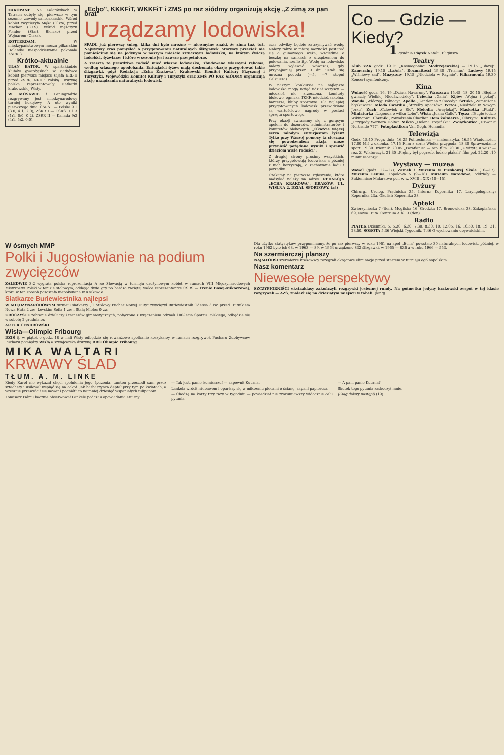ZAKOPANE. Na Kalatówkach w Tatrach odbyły się, pierwsze w tym sezonie, zawody saneczkarskie. Wśród kobiet zwyciężyła Mąka (Olsza) przed Macher (GKS), wśród mężczyzn Fender (Start Bielsko) przed Wojnarem (Olsza).
ROTTERDAM. W międzypaństwowym meczu piłkarskim Holandia niespodziewanie pokonała ZSRR 3:1.
Krótko-aktualnie
UŁAN BATOR. W spartakiadzie klubów gwardyjskich w siatkówce kobiet pierwsze miejsce zajęła KRL-D przed ZSRR, NRD i Polską. Drużynę polską reprezentowały siatkarki krakowskiej Wisły.
W MOSKWIE i Leningradzie rozgrywany jest międzynarodowy turniej hokejowy. A oto wyniki pierwszego dnia: CSRS I — Polska 9:1 (3:0, 4:1, 2:0), ZSRR I — CSRS II 1:3 (1:1, 0:0, 0:2), ZSRR II — Kanada 9:3 (4:1, 5:2, 0:0).
„Echo", KKKFiT, WKKFiT i ZMS po raz siódmy organizują akcję „Z zimą za pan brat"
Urządzamy lodowiska!
SPADŁ już pierwszy śnieg, kilka dni było mroźno — nieomylne znaki, że zima tuż, tuż. Najwyższy czas pomyśleć o przygotowaniu naturalnych ślizgawek. Wszyscy przecież nie pomieścimy się na jedynym w naszym mieście sztucznym lodowisku, na którym ćwiczą hokeiści, łyżwiarze i które w sezonie jest zawsze przepełnione.
A zresztą to prawdziwa radość mieć własne lodowisko, zbudowane własnymi rękoma, według własnego upodobania. Entuzjaści łyżew mają doskonałą okazję przygotować takie ślizgawki, gdyż Redakcja „Echa Krakowa", Krakowski Komitet Kultury Fizycznej i Turystyki, Wojewódzki Komitet Kultury i Turystyki oraz ZMS PO RAZ SIÓDMY organizują akcję urządzania naturalnych lodowisk.
czas odwilży będzie zatrzymywać wodę. Należy także w miarę możności postarać się o gumowego węża, względnie o beczkę na sankach z urządzeniem do polewania, szufle itp. Wodę na lodowisko należy wylewać wówczas, gdy przynajmniej przez 3 dni ustali się mroźna pogoda (—5, —7 stopni Celsjusza).
W naszym konkursie na najlepsze lodowisko mogą wziąć udział wszyscy — młodzież nie zrzeszona, komitety blokowe, ogniska TKKF, młodzież szkolna, harcerze, kluby sportowe. Dla najlepiej przygotowanych lodowisk przewidziane są wartościowe nagrody w postaci sprzętu sportowego.
Przy okazji zwracamy się z gorącym apelem do dozorców, administratorów i komitetów blokowych: „Okażcie więcej serca młodym entuzjastom łyżew! Tylko przy Waszej pomocy ta ciesząca się powodzeniem akcja może przynieść pożądane wyniki i sprawić dzieciom wiele radości".
Z drugiej strony prosimy wszystkich, którzy przygotowują lodowiska a później z nich korzystają, o zachowanie ładu i porządku.
Czekamy na pierwsze zgłoszenia, które nadsyłać należy na adres: REDAKCJA „ECHA KRAKOWA", KRAKÓW, UL. WIŚLNA 2, DZIAŁ SPORTOWY. (aś)
Co — Gdzie — Kiedy?
1 grudnia Piątek Natalii, Eligiusza
Teatry
Klub ZZK godz. 19.15 „Kosmogonia". Modrzejewskiej — 19.15 „Błażej". Kameralny 19.15 „Łaźnia". Rozmaitości 19.30 „Trismus". Ludowy 19.15 „Wiśniowy sad". Muzyczny 19.15 „Niedziela w Rzymie". Filharmonia 19.30 Koncert symfoniczny.
Kina
Wolność godz. 16, 19 „Działa Navarony". Warszawa 15.45, 18, 20.15 „Błędne gwiazdy Wielkiej Niedźwiedzicy". Uciecha „Galia". Kijów „Wojna i pokój". Wanda „Włóczęgi Północy". Apollo „Gentleman z Cocody". Sztuka „Zamrożone błyskawice". Młoda Gwardia „Strzelby Apaczów". Wrzos „Niedziela w Nowym Jorku". Zuch „Człowiek z Rio". Melodia „Arcylokaj". Maskotka „Ptaki". Miniaturka „Legenda o wilku Lobo". Wisła „Juana Gallo". Tęcza „Długie łodzie Wikingów". Chemik „Powodzenia Charlie". Dom Żołnierza „Olbrzym". Kultura „Przygody Wernera Holta". Mikro „Helena Trojańska". Związkowiec „Dzwonić Northside 777". Fotoplastikon Van Gogh, Holandia.
Telewizja
Godz. 15.40 Progr. dnia, 16.25 Politechnika — matematyka, 16.55 Wiadomości, 17.00 Miś z okienka, 17.15 Film z serii: Wielka przygoda. 18.30 Sprawozdanie sport. 19.30 Dziennik. 20.05 „Parafianie" — rep. film. 20.30 „Z wizytą u was" — reż. Z. Wiktorczyk. 21.30 „Piękny był pogrzeb, ludzie płakali" film pol. 22.20 „10 minut recenzji".
Wystawy — muzea
Wawel (godz. 12—17), Zamek i Muzeum w Pieskowej Skale (10—17). Muzeum Lenina, Topolowa 5 (9—18). Muzeum Narodowe, oddziały — Sukiennice: Malarstwo pol. w w. XVIII i XIX (10—15).
Dyżury
Chirurg., Urolog. Prądnicka 35, Intern.: Kopernika 17, Laryngologiczny: Kopernika 23a, Okulist: Kopernika 38.
Apteki
Zwierzyniecka 7 (tlen), Mogilska 16, Grodzka 17, Bronowicka 38, Zakopiańska 69, Nowa Huta: Centrum A bl. 3 (tlen).
Radio
PIĄTEK Dzienniki: 5, 5.30, 6.30, 7.30, 8.30, 10, 12.05, 16, 16.50, 18, 19, 21, 23.50. SOBOTA 5.36 Wiejski Tygodnik. 7.46 O wychowaniu obywatelskim.
W ósmych MMP
Polki i Jugosłowianie na podium zwycięzców
ZALEDWIE 3:2 wygrała polska reprezentacja A ze Słowacją w turnieju drużynowym kobiet w ramach VIII Międzynarodowych Mistrzostw Polski w tenisie stołowym, oddając dwie gry po bardzo zaciętej walce reprezentantce CSRS — Irenie Bosej-Mikoczowej, która w ten sposób pozostała niepokonana w Krakowie.
Siatkarze Buriewiestnika najlepsi
W MIĘDZYNARODOWYM turnieju siatkarzy „O Stalowy Puchar Nowej Huty" zwyciężył Buriewiestnik Odessa 3 zw. przed Hutnikiem Nowa Huta 2 zw., Levskim Sofia 1 zw. i Stalą Mielec 0 zw.
UROCZYSTE zebranie działaczy i trenerów gimnastycznych, połączone z wręczeniem odznak 100-lecia Sportu Polskiego, odbędzie się w sobotę 2 grudnia br.
ARTUR CENDROWSKI
Wisła—Olimpic Fribourg
DZIŚ tj. w piątek o godz. 18 w hali Wisły odbędzie się rewanżowe spotkanie koszykarzy w ramach rozgrywek Pucharu Zdobywców Pucharu pomiędzy Wisłą a szwajcarską drużyną BBC Olimpic Fribourg.
Dla użytku statystyków przypominamy, że po raz pierwszy w roku 1961 na apel „Echa" powstało 30 naturalnych lodowisk, później, w roku 1962 było ich 63, w 1963 — 89, w 1964 urządzono 832 ślizgawki, w 1965 — 836 a w roku 1966 — 553.
Na szermierczej planszy
NAJMŁODSI szermierze krakowscy rozegrali okręgowe eliminacje przed startem w turnieju ogólnopolskim.
Nasz komentarz
Niewesołe perspektywy
SZCZYPIORNIŚCI ekstraklasy zakończyli rozgrywki jesiennej rundy. Na półmetku jedyny krakowski zespół w tej klasie rozgrywek — AZS, znalazł się na dziesiątym miejscu w tabeli. (lang)
MIKA WALTARI
KRWAWY ŚLAD
TŁUM. A. M. LINKE
Kiedy Karol nie wykazał chęci spełnienia jego życzenia, tamten przeszedł sam przez sztachety i usiłował wspiąć się na cokół. Jak barbarzyńca deptał przy tym po kwiatach, a wreszcie przewrócił się nawet i pogniótł co najmniej dziesięć wspaniałych tulipanów.
Komisarz Palmu bacznie obserwował Lankele podczas opowiadania Kuurny.
— Tak jest, panie komisarzu! — zapewnił Kuurna.
Lankela wrócił niebawem i oparłszy się w milczeniu plecami o ścianę, zapalił papierosa.
— Chodzę na korty trzy razy w tygodniu — powiedział nie zrozumiawszy widocznie celu pytania.
— A pan, panie Kuurna?
Skutek tego pytania zaskoczył mnie.
(Ciąg dalszy nastąpi) (19)